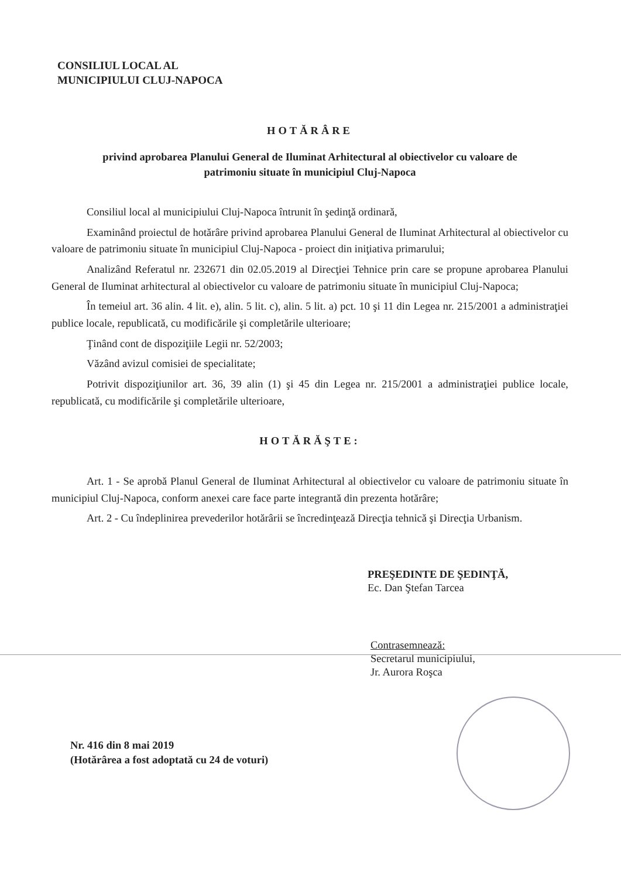CONSILIUL LOCAL AL
MUNICIPIULUI CLUJ-NAPOCA
HOTĂRÂRE
privind aprobarea Planului General de Iluminat Arhitectural al obiectivelor cu valoare de
patrimoniu situate în municipiul Cluj-Napoca
Consiliul local al municipiului Cluj-Napoca întrunit în şedinţă ordinară,
Examinând proiectul de hotărâre privind aprobarea Planului General de Iluminat Arhitectural al obiectivelor cu valoare de patrimoniu situate în municipiul Cluj-Napoca - proiect din iniţiativa primarului;
Analizând Referatul nr. 232671 din 02.05.2019 al Direcţiei Tehnice prin care se propune aprobarea Planului General de Iluminat arhitectural al obiectivelor cu valoare de patrimoniu situate în municipiul Cluj-Napoca;
În temeiul art. 36 alin. 4 lit. e), alin. 5 lit. c), alin. 5 lit. a) pct. 10 şi 11 din Legea nr. 215/2001 a administraţiei publice locale, republicată, cu modificările şi completările ulterioare;
Ţinând cont de dispoziţiile Legii nr. 52/2003;
Văzând avizul comisiei de specialitate;
Potrivit dispoziţiunilor art. 36, 39 alin (1) şi 45 din Legea nr. 215/2001 a administraţiei publice locale, republicată, cu modificările şi completările ulterioare,
HOTĂRĂŞTE:
Art. 1 - Se aprobă Planul General de Iluminat Arhitectural al obiectivelor cu valoare de patrimoniu situate în municipiul Cluj-Napoca, conform anexei care face parte integrantă din prezenta hotărâre;
Art. 2 - Cu îndeplinirea prevederilor hotărârii se încredinţează Direcţia tehnică şi Direcţia Urbanism.
PREŞEDINTE DE ŞEDINŢĂ,
Ec. Dan Ştefan Tarcea
Contrasemnează:
Secretarul municipiului,
Jr. Aurora Roşca
Nr. 416 din 8 mai 2019
(Hotărârea a fost adoptată cu 24 de voturi)